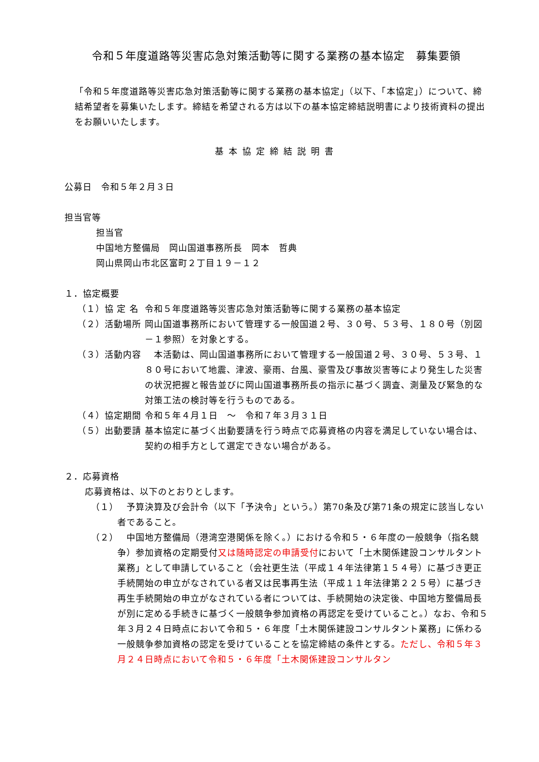令和５年度道路等災害応急対策活動等に関する業務の基本協定　募集要領
「令和５年度道路等災害応急対策活動等に関する業務の基本協定」（以下、「本協定」）について、締結希望者を募集いたします。締結を希望される方は以下の基本協定締結説明書により技術資料の提出をお願いいたします。
基本協定締結説明書
公募日　令和５年２月３日
担当官等
担当官
中国地方整備局　岡山国道事務所長　岡本　哲典
岡山県岡山市北区富町２丁目１９－１２
１．協定概要
（１）協 定 名 令和５年度道路等災害応急対策活動等に関する業務の基本協定
（２）活動場所 岡山国道事務所において管理する一般国道２号、３０号、５３号、１８０号（別図－１参照）を対象とする。
（３）活動内容 　本活動は、岡山国道事務所において管理する一般国道２号、３０号、５３号、１８０号において地震、津波、豪雨、台風、豪雪及び事故災害等により発生した災害の状況把握と報告並びに岡山国道事務所長の指示に基づく調査、測量及び緊急的な対策工法の検討等を行うものである。
（４）協定期間 令和５年４月１日　～　令和７年３月３１日
（５）出動要請 基本協定に基づく出動要請を行う時点で応募資格の内容を満足していない場合は、契約の相手方として選定できない場合がある。
２．応募資格
応募資格は、以下のとおりとします。
（１）
　予算決算及び会計令（以下「予決令」という。）第70条及び第71条の規定に該当しない者であること。
（２）
　中国地方整備局（港湾空港関係を除く。）における令和５・６年度の一般競争（指名競争）参加資格の定期受付又は随時認定の申請受付において「土木関係建設コンサルタント業務」として申請していること（会社更生法（平成１４年法律第１５４号）に基づき更正手続開始の申立がなされている者又は民事再生法（平成１１年法律第２２５号）に基づき再生手続開始の申立がなされている者については、手続開始の決定後、中国地方整備局長が別に定める手続きに基づく一般競争参加資格の再認定を受けていること。）なお、令和５年３月２４日時点において令和５・６年度「土木関係建設コンサルタント業務」に係わる一般競争参加資格の認定を受けていることを協定締結の条件とする。ただし、令和５年３月２４日時点において令和５・６年度「土木関係建設コンサルタン